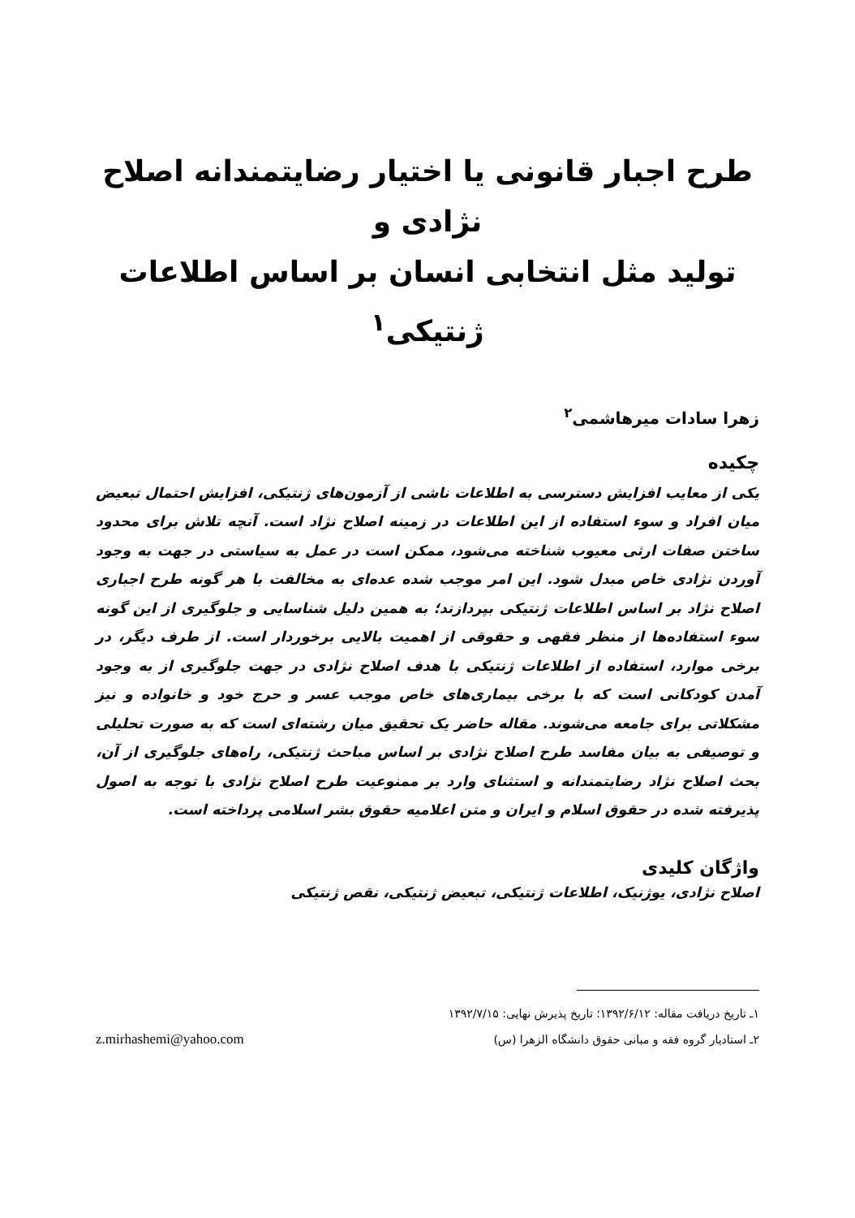طرح اجبار قانونی یا اختیار رضایتمندانه اصلاح نژادی و
تولید مثل انتخابی انسان بر اساس اطلاعات ژنتیکی<sup>۱</sup>
زهرا سادات میرهاشمی<sup>۲</sup>
چکیده
یکی از معایب افزایش دسترسی به اطلاعات ناشی از آزمون‌های ژنتیکی، افزایش احتمال تبعیض میان افراد و سوء استفاده از این اطلاعات در زمینه اصلاح نژاد است. آنچه تلاش برای محدود ساختن صفات ارثی معیوب شناخته می‌شود، ممکن است در عمل به سیاستی در جهت به وجود آوردن نژادی خاص مبدل شود. این امر موجب شده عده‌ای به مخالفت با هر گونه طرح اجباری اصلاح نژاد بر اساس اطلاعات ژنتیکی بپردازند؛ به همین دلیل شناسایی و جلوگیری از این گونه سوء استفاده‌ها از منظر فقهی و حقوقی از اهمیت بالایی برخوردار است. از طرف دیگر، در برخی موارد، استفاده از اطلاعات ژنتیکی با هدف اصلاح نژادی در جهت جلوگیری از به وجود آمدن کودکانی است که با برخی بیماری‌های خاص موجب عسر و حرج خود و خانواده و نیز مشکلاتی برای جامعه می‌شوند. مقاله حاضر یک تحقیق میان رشته‌ای است که به صورت تحلیلی و توصیفی به بیان مفاسد طرح اصلاح نژادی بر اساس مباحث ژنتیکی، راه‌های جلوگیری از آن، بحث اصلاح نژاد رضایتمندانه و استثنای وارد بر ممنوعیت طرح اصلاح نژادی با توجه به اصول پذیرفته شده در حقوق اسلام و ایران و متن اعلامیه حقوق بشر اسلامی پرداخته است.
واژگان کلیدی
اصلاح نژادی، یوژنیک، اطلاعات ژنتیکی، تبعیض ژنتیکی، نقص ژنتیکی
۱ـ تاریخ دریافت مقاله: ۱۳۹۲/۶/۱۲؛ تاریخ پذیرش نهایی: ۱۳۹۲/۷/۱۵
۲ـ استادیار گروه فقه و مبانی حقوق دانشگاه الزهرا (س)
z.mirhashemi@yahoo.com